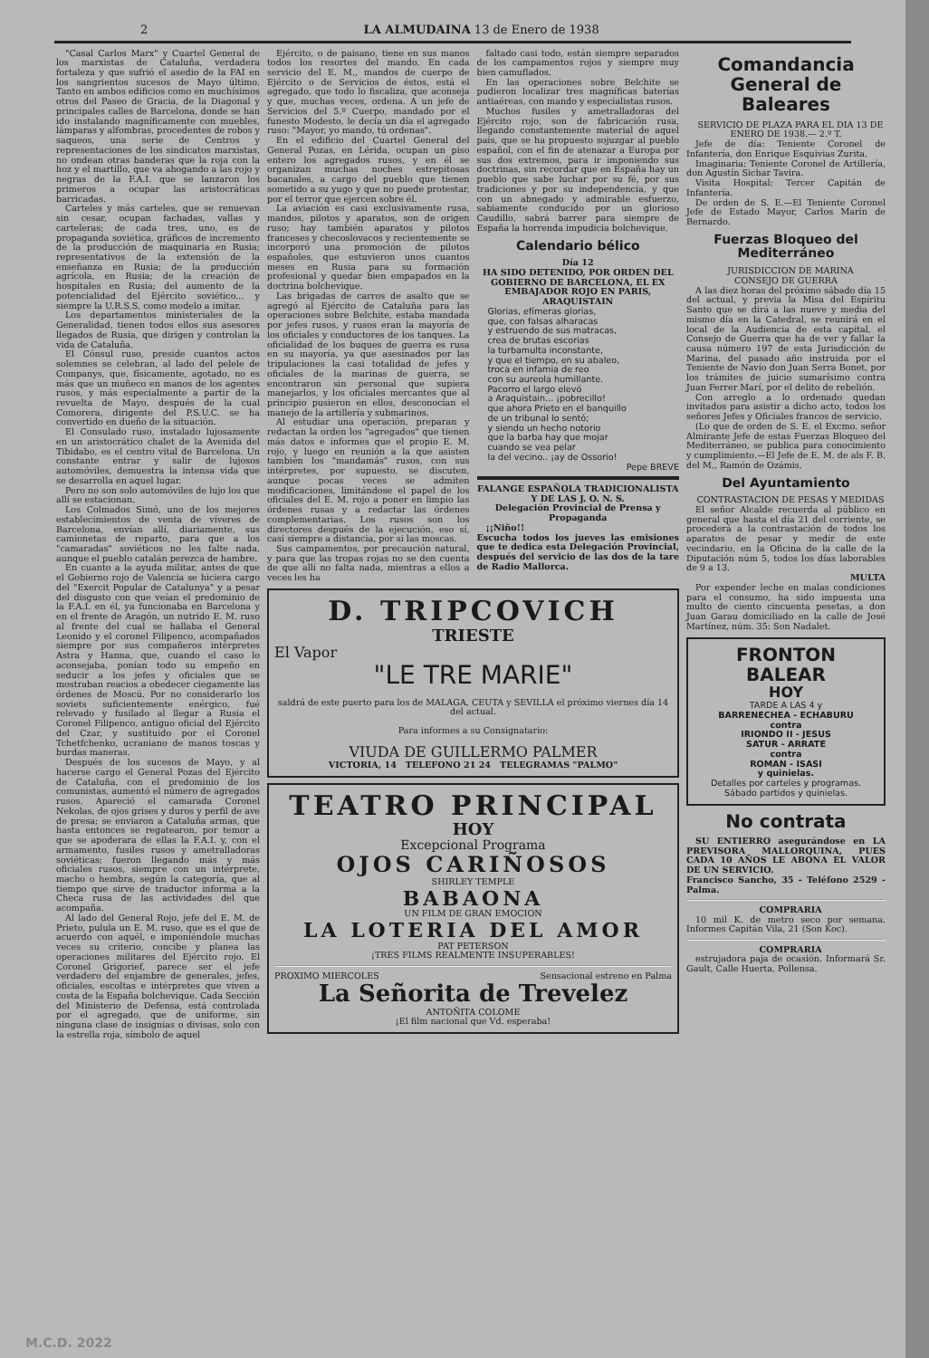2 LA ALMUDAINA 13 de Enero de 1938
"Casal Carlos Marx" y Cuartel General de los marxistas de Cataluña, verdadera fortaleza y que sufrió el asedio de la FAI en los sangrientos sucesos de Mayo último. Tanto en ambos edificios como en muchísimos otros del Paseo de Gracia, de la Diagonal y principales calles de Barcelona, donde se han ido instalando magníficamente con muebles, lámparas y alfombras, procedentes de robos y saqueos, una serie de Centros y representaciones de los sindicatos marxistas, no ondean otras banderas que la roja con la hoz y el martillo, que va ahogando a las rojo y negras de la F.A.I. que se lanzaron los primeros a ocupar las aristocráticas barricadas.
Carteles y más carteles, que se renuevan sin cesar, ocupan fachadas, vallas y carteleras; de cada tres, uno, es de propaganda soviética, gráficos de incremento de la producción de maquinaria en Rusia; representativos de la extensión de la enseñanza en Rusia; de la producción agrícola, en Rusia; de la creación de hospitales en Rusia; del aumento de la potencialidad del Ejército soviético... y siempre la U.R.S.S. como modelo a imitar.
Los departamentos ministeriales de la Generalidad, tienen todos ellos sus asesores llegados de Rusia, que dirigen y controlan la vida de Cataluña.
El Cónsul ruso, preside cuantos actos solemnes se celebran, al lado del pelele de Companys, que, físicamente, agotado, no es más que un muñeco en manos de los agentes rusos, y más especialmente a partir de la revuelta de Mayo, después de la cual Comorera, dirigente del P.S.U.C. se ha convertido en dueño de la situación.
El Consulado ruso, instalado lujosamente en un aristocrático chalet de la Avenida del Tibidabo, es el centro vital de Barcelona. Un constante entrar y salir de lujosos automóviles, demuestra la intensa vida que se desarrolla en aquel lugar.
Pero no son solo automóviles de lujo los que allí se estacionan.
Los Colmados Simó, uno de los mejores establecimientos de venta de víveres de Barcelona, envían allí, diariamente, sus camionetas de reparto, para que a los "camaradas" soviéticos no les falte nada, aunque el pueblo catalán perezca de hambre.
En cuanto a la ayuda militar, antes de que el Gobierno rojo de Valencia se hiciera cargo del "Exercit Popular de Catalunya" y a pesar del disgusto con que veían el predominio de la F.A.I. en él, ya funcionaba en Barcelona y en el frente de Aragón, un nutrido E. M. ruso al frente del cual se hallaba el General Leonido y el coronel Filipenco, acompañados siempre por sus compañeros intérpretes Astra y Hanna, que, cuando el caso lo aconsejaba, ponían todo su empeño en seducir a los jefes y oficiales que se mostraban reacios a obedecer ciegamente las órdenes de Moscú. Por no considerarlo los soviets suficientemente enérgico, fué relevado y fusilado al llegar a Rusia el Coronel Filipenco, antiguo oficial del Ejército del Czar, y sustituido por el Coronel Tchetfchenko, ucraniano de manos toscas y burdas maneras.
Después de los sucesos de Mayo, y al hacerse cargo el General Pozas del Ejército de Cataluña, con el predominio de los comunistas, aumentó el número de agregados rusos. Apareció el camarada Coronel Nekolas, de ojos grises y duros y perfil de ave de presa; se enviaron a Cataluña armas, que hasta entonces se regatearon, por temor a que se apoderara de ellas la F.A.I. y, con el armamento, fusiles rusos y ametralladoras soviéticas; fueron llegando más y más oficiales rusos, siempre con un intérprete, macho o hembra, según la categoría, que al tiempo que sirve de traductor informa a la Checa rusa de las actividades del que acompaña.
Al lado del General Rojo, jefe del E. M. de Prieto, pulula un E. M. ruso, que es el que de acuerdo con aquél, e imponiéndole muchas veces su criterio, concibe y planea las operaciones militares del Ejército rojo. El Coronel Grigorief, parece ser el jefe verdadero del enjambre de generales, jefes, oficiales, escoltas e intérpretes que viven a costa de la España bolchevique. Cada Sección del Ministerio de Defensa, está controlada por el agregado, que de uniforme, sin ninguna clase de insignias o divisas, solo con la estrella roja, símbolo de aquel
Ejército, o de paisano, tiene en sus manos todos los resortes del mando. En cada servicio del E. M., mandos de cuerpo de Ejército o de Servicios de éstos, está el agregado, que todo lo fiscaliza, que aconseja y que, muchas veces, ordena. A un jefe de Servicios del 5.º Cuerpo, mandado por el funesto Modesto, le decía un día el agregado ruso: "Mayor, yo mando, tú ordenas".
En el edificio del Cuartel General del General Pozas, en Lérida, ocupan un piso entero los agregados rusos, y en él se organizan muchas noches estrepitosas bacanales, a cargo del pueblo que tienen sometido a su yugo y que no puede protestar, por el terror que ejercen sobre él.
La aviación es casi exclusivamente rusa, mandos, pilotos y aparatos, son de origen ruso; hay también aparatos y pilotos franceses y checoslovacos y recientemente se incorporó una promoción de pilotos españoles, que estuvieron unos cuantos meses en Rusia para su formación profesional y quedar bien empapados en la doctrina bolchevique.
Las brigadas de carros de asalto que se agregó al Ejército de Cataluña para las operaciones sobre Belchite, estaba mandada por jefes rusos, y rusos eran la mayoría de los oficiales y conductores de los tanques. La oficialidad de los buques de guerra es rusa en su mayoría, ya que asesinados por las tripulaciones la casi totalidad de jefes y oficiales de la marinas de guerra, se encontraron sin personal que supiera manejarlos, y los oficiales mercantes que al principio pusieron en ellos, desconocían el manejo de la artillería y submarinos.
Al estudiar una operación, preparan y redactan la orden los "agregados" que tienen más datos e informes que el propio E. M. rojo, y luego en reunión a la que asisten también los "mandamás" rusos, con sus intérpretes, por supuesto, se discuten, aunque pocas veces se admiten modificaciones, limitándose el papel de los oficiales del E. M. rojo a poner en limpio las órdenes rusas y a redactar las órdenes complementarias. Los rusos son los directores después de la ejecución, eso sí, casi siempre a distancia, por si las moscas.
Sus campamentos, por precaución natural, y para que las tropas rojas no se den cuenta de que allí no falta nada, mientras a ellos a veces les ha
faltado casi todo, están siempre separados de los campamentos rojos y siempre muy bien camuflados.
En las operaciones sobre Belchite se pudieron localizar tres magníficas baterías antiaéreas, con mando y especialistas rusos.
Muchos fusiles y ametralladoras del Ejército rojo, son de fabricación rusa, llegando constantemente material de aquel país, que se ha propuesto sojuzgar al pueblo español, con el fin de atenazar a Europa por sus dos extremos, para ir imponiendo sus doctrinas, sin recordar que en España hay un pueblo que sabe luchar por su fé, por sus tradiciones y por su independencia, y que con un abnegado y admirable esfuerzo, sabiamente conducido por un glorioso Caudillo, sabrá barrer para siempre de España la horrenda impudicia bolchevique.
Calendario bélico
Día 12
HA SIDO DETENIDO, POR ORDEN DEL GOBIERNO DE BARCELONA, EL EX EMBAJADOR ROJO EN PARIS, ARAQUISTAIN
Glorias, efímeras glorias,
que, con falsas alharacas
y estruendo de sus matracas,
crea de brutas escorias
la turbamulta inconstante,
y que el tiempo, en su abaleo,
troca en infamia de reo
con su aureola humillante.
Pacorro el largo elevó
a Araquistain... ¡pobrecillo!
que ahora Prieto en el banquillo
de un tribunal lo sentó;
y siendo un hecho notorio
que la barba hay que mojar
cuando se vea pelar
la del vecino.. ¡ay de Ossorio!
Pepe BREVE
FALANGE ESPAÑOLA TRADICIONALISTA Y DE LAS J. O. N. S.
Delegación Provincial de Prensa y Propaganda
¡¡Niño!!
Escucha todos los jueves las emisiones que te dedica esta Delegación Provincial, después del servicio de las dos de la tare de Radio Mallorca.
D. TRIPCOVICH
TRIESTE
El Vapor
"LE TRE MARIE"
saldrá de este puerto para los de MALAGA, CEUTA y SEVILLA el próximo viernes día 14 del actual.
Para informes a su Consignatario:
VIUDA DE GUILLERMO PALMER
VICTORIA, 14 TELEFONO 21 24 TELEGRAMAS "PALMO"
TEATRO PRINCIPAL
HOY
Excepcional Programa
OJOS CARIÑOSOS
SHIRLEY TEMPLE
BABAONA
UN FILM DE GRAN EMOCION
LA LOTERIA DEL AMOR
PAT PETERSON
¡TRES FILMS REALMENTE INSUPERABLES!
PROXIMO MIERCOLES Sensacional estreno en Palma
La Señorita de Trevelez
ANTOÑITA COLOME
¡El film nacional que Vd. esperaba!
Comandancia General de Baleares
SERVICIO DE PLAZA PARA EL DIA 13 DE ENERO DE 1938.— 2.º T.
Jefe de día: Teniente Coronel de Infantería, don Enrique Esquivias Zurita.
Imaginaria: Teniente Coronel de Artillería, don Agustín Sichar Tavira.
Visita Hospital: Tercer Capitán de Infantería.
De orden de S. E.—El Teniente Coronel Jefe de Estado Mayor, Carlos Marín de Bernardo.
Fuerzas Bloqueo del Mediterráneo
JURISDICCION DE MARINA
CONSEJO DE GUERRA
A las diez horas del próximo sábado día 15 del actual, y previa la Misa del Espíritu Santo que se dirá a las nueve y media del mismo día en la Catedral, se reunirá en el local de la Audiencia de esta capital, el Consejo de Guerra que ha de ver y fallar la causa número 197 de esta Jurisdicción de Marina, del pasado año instruida por el Teniente de Navío don Juan Serra Bonet, por los trámites de juicio sumarísimo contra Juan Ferrer Marí, por el delito de rebelión.
Con arreglo a lo ordenado quedan invitados para asistir a dicho acto, todos los señores Jefes y Oficiales francos de servicio.
(Lo que de orden de S. E. el Excmo. señor Almirante Jefe de estas Fuerzas Bloqueo del Mediterráneo, se publica para conocimiento y cumplimiento.—El Jefe de E. M. de als F. B. del M., Ramón de Ozámis.
Del Ayuntamiento
CONTRASTACION DE PESAS Y MEDIDAS
El señor Alcalde recuerda al público en general que hasta el día 21 del corriente, se procederá a la contrastación de todos los aparatos de pesar y medir de este vecindario, en la Oficina de la calle de la Diputación núm 5, todos los días laborables de 9 a 13.
MULTA
Por expender leche en malas condiciones para el consumo, ha sido impuesta una multo de ciento cincuenta pesetas, a don Juan Garau domiciliado en la calle de José Martínez, núm. 35: Son Nadalet.
FRONTON BALEAR
HOY
TARDE A LAS 4 y
BARRENECHEA - ECHABURU
contra
IRIONDO II - JESUS
SATUR - ARRATE
contra
ROMAN - ISASI
y quinielas.
Detalles por carteles y programas. Sábado partidos y quinielas.
No contrata
SU ENTIERRO asegurándose en LA PREVISORA MALLORQUINA, PUES CADA 10 AÑOS LE ABONA EL VALOR DE UN SERVICIO.
Francisco Sancho, 35 - Teléfono 2529 - Palma.
COMPRARIA
10 mil K. de metro seco por semana. Informes Capitán Vila, 21 (Son Koc).
COMPRARIA
estrujadora paja de ocasión. Informará Sr. Gault, Calle Huerta, Pollensa.
M.C.D. 2022